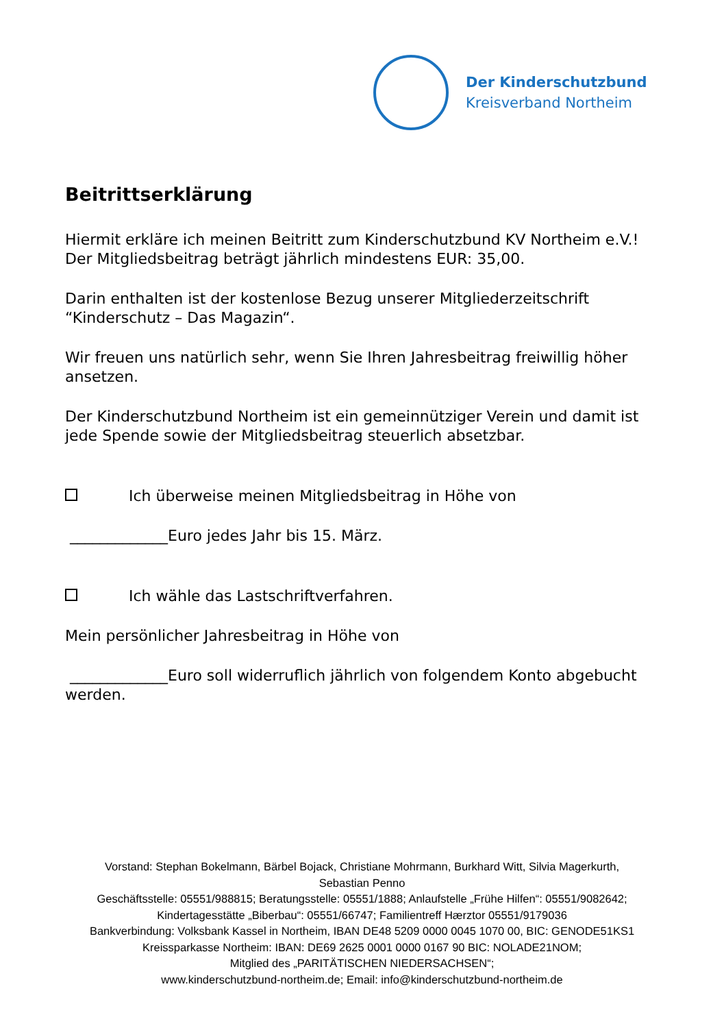Der Kinderschutzbund
Kreisverband Northeim
Beitrittserklärung
Hiermit erkläre ich meinen Beitritt zum Kinderschutzbund KV Northeim e.V.! Der Mitgliedsbeitrag beträgt jährlich mindestens EUR: 35,00.
Darin enthalten ist der kostenlose Bezug unserer Mitgliederzeitschrift “Kinderschutz – Das Magazin“.
Wir freuen uns natürlich sehr, wenn Sie Ihren Jahresbeitrag freiwillig höher ansetzen.
Der Kinderschutzbund Northeim ist ein gemeinnütziger Verein und damit ist jede Spende sowie der Mitgliedsbeitrag steuerlich absetzbar.
Ich überweise meinen Mitgliedsbeitrag in Höhe von
_____________Euro jedes Jahr bis 15. März.
Ich wähle das Lastschriftverfahren.
Mein persönlicher Jahresbeitrag in Höhe von
_____________Euro soll widerruflich jährlich von folgendem Konto abgebucht werden.
Vorstand: Stephan Bokelmann, Bärbel Bojack, Christiane Mohrmann, Burkhard Witt, Silvia Magerkurth,
Sebastian Penno
Geschäftsstelle: 05551/988815; Beratungsstelle: 05551/1888; Anlaufstelle „Frühe Hilfen“: 05551/9082642;
Kindertagesstätte „Biberbau“: 05551/66747; Familientreff Hærztor 05551/9179036
Bankverbindung: Volksbank Kassel in Northeim, IBAN DE48 5209 0000 0045 1070 00, BIC: GENODE51KS1
Kreissparkasse Northeim: IBAN: DE69 2625 0001 0000 0167 90 BIC: NOLADE21NOM;
Mitglied des „PARITÄTISCHEN NIEDERSACHSEN“;
www.kinderschutzbund-northeim.de; Email: info@kinderschutzbund-northeim.de